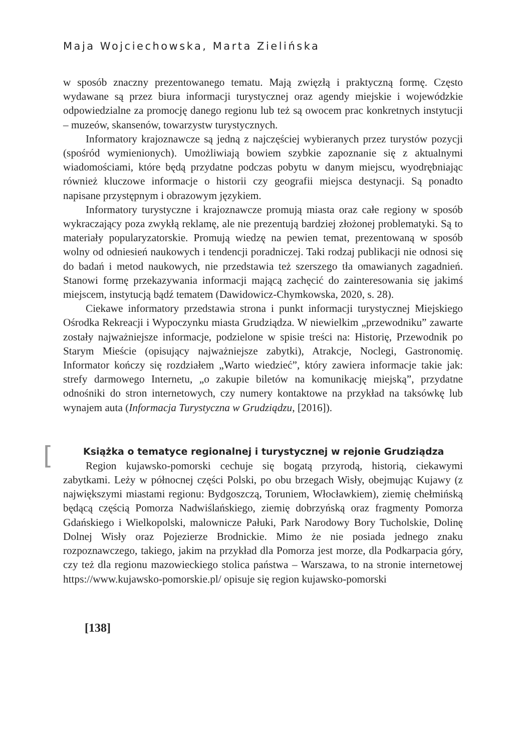Maja Wojciechowska, Marta Zielińska
w sposób znaczny prezentowanego tematu. Mają zwięzłą i praktyczną formę. Często wydawane są przez biura informacji turystycznej oraz agendy miejskie i wojewódzkie odpowiedzialne za promocję danego regionu lub też są owocem prac konkretnych instytucji – muzeów, skansenów, towarzystw turystycznych.
Informatory krajoznawcze są jedną z najczęściej wybieranych przez turystów pozycji (spośród wymienionych). Umożliwiają bowiem szybkie zapoznanie się z aktualnymi wiadomościami, które będą przydatne podczas pobytu w danym miejscu, wyodrębniając również kluczowe informacje o historii czy geografii miejsca destynacji. Są ponadto napisane przystępnym i obrazowym językiem.
Informatory turystyczne i krajoznawcze promują miasta oraz całe regiony w sposób wykraczający poza zwykłą reklamę, ale nie prezentują bardziej złożonej problematyki. Są to materiały popularyzatorskie. Promują wiedzę na pewien temat, prezentowaną w sposób wolny od odniesień naukowych i tendencji poradniczej. Taki rodzaj publikacji nie odnosi się do badań i metod naukowych, nie przedstawia też szerszego tła omawianych zagadnień. Stanowi formę przekazywania informacji mającą zachęcić do zainteresowania się jakimś miejscem, instytucją bądź tematem (Dawidowicz-Chymkowska, 2020, s. 28).
Ciekawe informatory przedstawia strona i punkt informacji turystycznej Miejskiego Ośrodka Rekreacji i Wypoczynku miasta Grudziądza. W niewielkim „przewodniku” zawarte zostały najważniejsze informacje, podzielone w spisie treści na: Historię, Przewodnik po Starym Mieście (opisujący najważniejsze zabytki), Atrakcje, Noclegi, Gastronomię. Informator kończy się rozdziałem „Warto wiedzieć”, który zawiera informacje takie jak: strefy darmowego Internetu, „o zakupie biletów na komunikację miejską”, przydatne odnośniki do stron internetowych, czy numery kontaktowe na przykład na taksówkę lub wynajem auta (Informacja Turystyczna w Grudziądzu, [2016]).
[Książka o tematyce regionalnej i turystycznej w rejonie Grudziądza
Region kujawsko-pomorski cechuje się bogatą przyrodą, historią, ciekawymi zabytkami. Leży w północnej części Polski, po obu brzegach Wisły, obejmując Kujawy (z największymi miastami regionu: Bydgoszczą, Toruniem, Włocławkiem), ziemię chełmińską będącą częścią Pomorza Nadwiślańskiego, ziemię dobrzyńską oraz fragmenty Pomorza Gdańskiego i Wielkopolski, malownicze Pałuki, Park Narodowy Bory Tucholskie, Dolinę Dolnej Wisły oraz Pojezierze Brodnickie. Mimo że nie posiada jednego znaku rozpoznawczego, takiego, jakim na przykład dla Pomorza jest morze, dla Podkarpacia góry, czy też dla regionu mazowieckiego stolica państwa – Warszawa, to na stronie internetowej https://www.kujawsko-pomorskie.pl/ opisuje się region kujawsko-pomorski
[138]